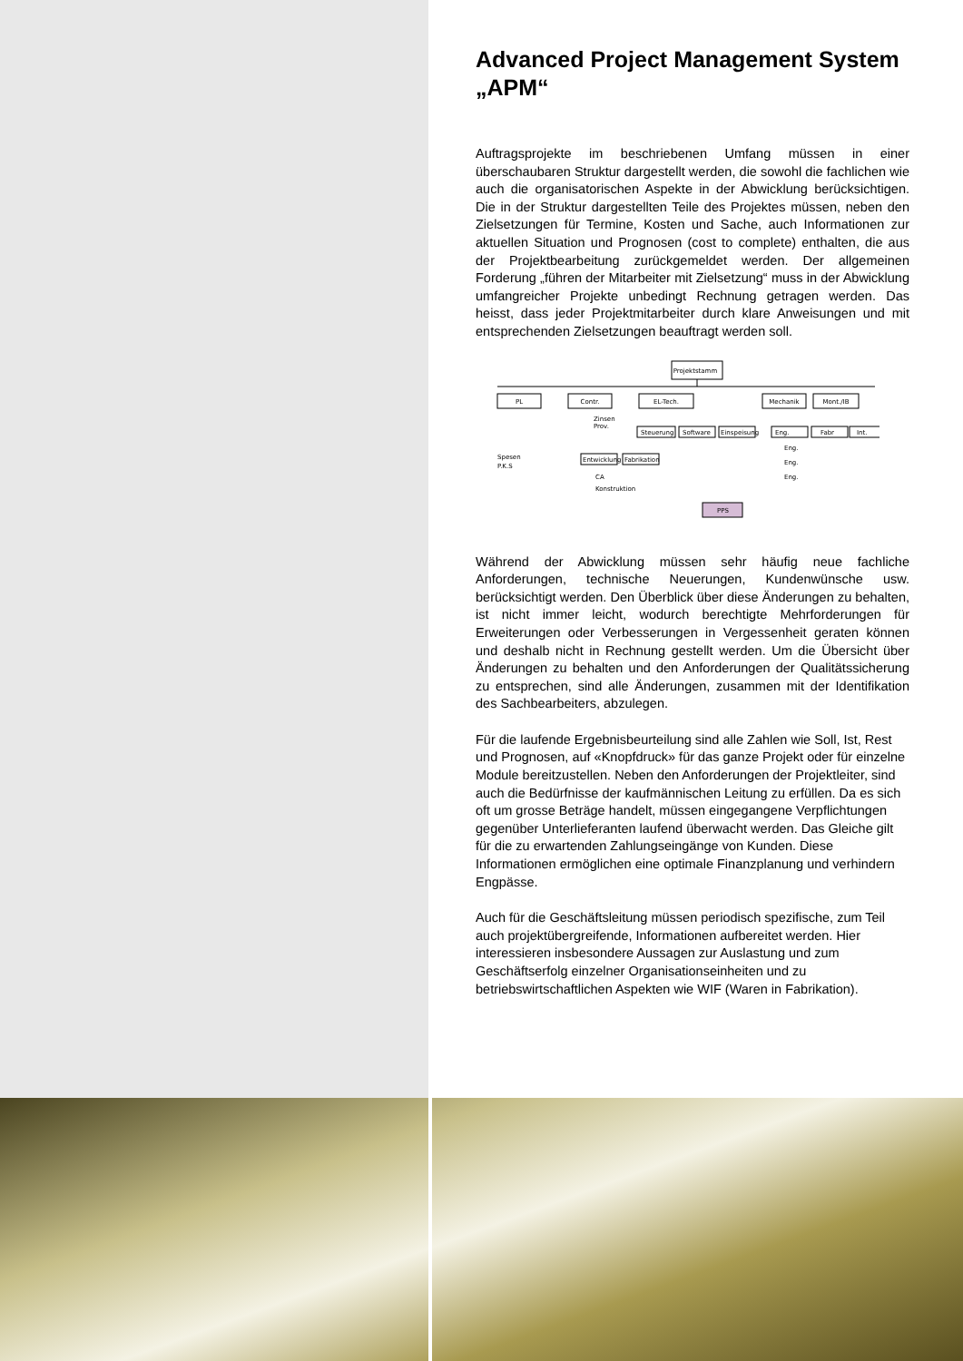Advanced Project Management System „APM“
Auftragsprojekte im beschriebenen Umfang müssen in einer überschaubaren Struktur dargestellt werden, die sowohl die fachlichen wie auch die organisatorischen Aspekte in der Abwicklung berücksichtigen. Die in der Struktur dargestellten Teile des Projektes müssen, neben den Zielsetzungen für Termine, Kosten und Sache, auch Informationen zur aktuellen Situation und Prognosen (cost to complete) enthalten, die aus der Projektbearbeitung zurückgemeldet werden. Der allgemeinen Forderung „führen der Mitarbeiter mit Zielsetzung“ muss in der Abwicklung umfangreicher Projekte unbedingt Rechnung getragen werden. Das heisst, dass jeder Projektmitarbeiter durch klare Anweisungen und mit entsprechenden Zielsetzungen beauftragt werden soll.
Projektstamm
PL
Contr.
EL-Tech.
Mechanik
Mont./IB
Steuerung
Software
Einspeisung
Eng.
Fabr
Int.
Entwicklung
Fabrikation
Zinsen
Prov.
Spesen
P.K.S
CA
Konstruktion
Eng.
Eng.
Eng.
PPS
Während der Abwicklung müssen sehr häufig neue fachliche Anforderungen, technische Neuerungen, Kundenwünsche usw. berücksichtigt werden. Den Überblick über diese Änderungen zu behalten, ist nicht immer leicht, wodurch berechtigte Mehrforderungen für Erweiterungen oder Verbesserungen in Vergessenheit geraten können und deshalb nicht in Rechnung gestellt werden. Um die Übersicht über Änderungen zu behalten und den Anforderungen der Qualitätssicherung zu entsprechen, sind alle Änderungen, zusammen mit der Identifikation des Sachbearbeiters, abzulegen.
Für die laufende Ergebnisbeurteilung sind alle Zahlen wie Soll, Ist, Rest und Prognosen, auf «Knopfdruck» für das ganze Projekt oder für einzelne Module bereitzustellen. Neben den Anforderungen der Projektleiter, sind auch die Bedürfnisse der kaufmännischen Leitung zu erfüllen. Da es sich oft um grosse Beträge handelt, müssen eingegangene Verpflichtungen gegenüber Unterlieferanten laufend überwacht werden. Das Gleiche gilt für die zu erwartenden Zahlungseingänge von Kunden. Diese Informationen ermöglichen eine optimale Finanzplanung und verhindern Engpässe.
Auch für die Geschäftsleitung müssen periodisch spezifische, zum Teil auch projektübergreifende, Informationen aufbereitet werden. Hier interessieren insbesondere Aussagen zur Auslastung und zum Geschäftserfolg einzelner Organisationseinheiten und zu betriebswirtschaftlichen Aspekten wie WIF (Waren in Fabrikation).